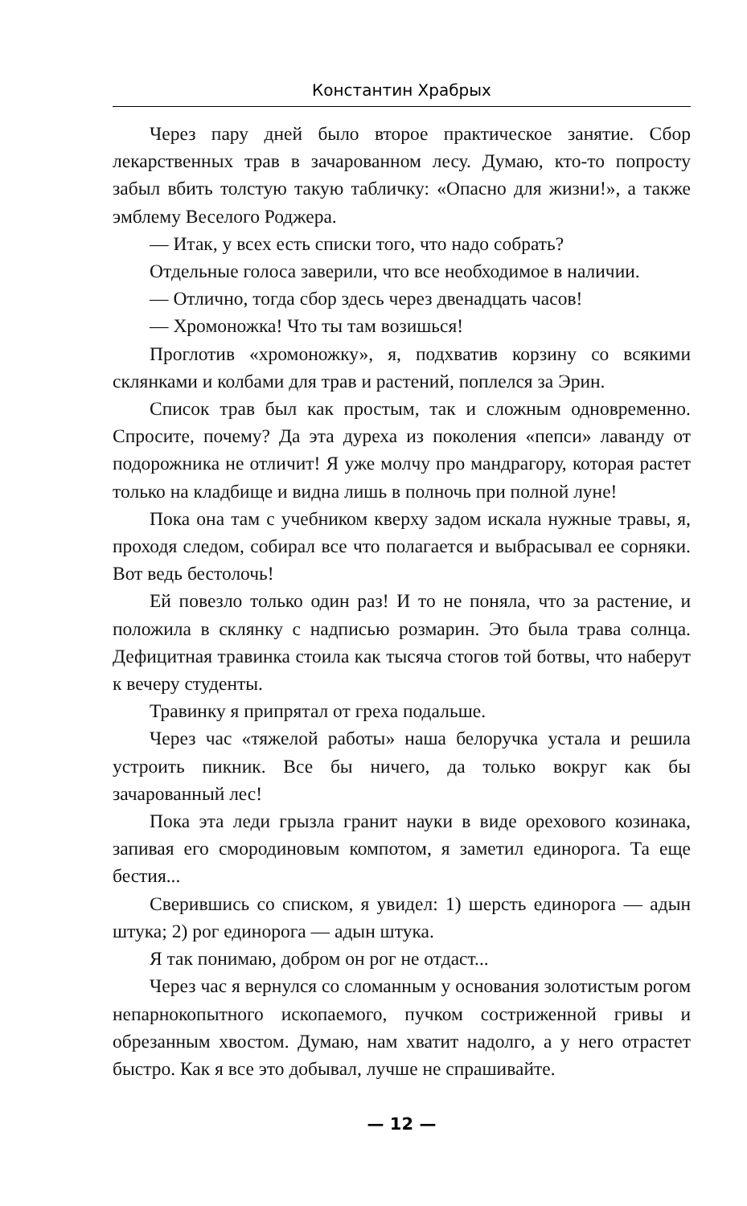Константин Храбрых
Через пару дней было второе практическое занятие. Сбор лекарственных трав в зачарованном лесу. Думаю, кто-то попросту забыл вбить толстую такую табличку: «Опасно для жизни!», а также эмблему Веселого Роджера.
— Итак, у всех есть списки того, что надо собрать?
Отдельные голоса заверили, что все необходимое в наличии.
— Отлично, тогда сбор здесь через двенадцать часов!
— Хромоножка! Что ты там возишься!
Проглотив «хромоножку», я, подхватив корзину со всякими склянками и колбами для трав и растений, поплелся за Эрин.
Список трав был как простым, так и сложным одновременно. Спросите, почему? Да эта дуреха из поколения «пепси» лаванду от подорожника не отличит! Я уже молчу про мандрагору, которая растет только на кладбище и видна лишь в полночь при полной луне!
Пока она там с учебником кверху задом искала нужные травы, я, проходя следом, собирал все что полагается и выбрасывал ее сорняки. Вот ведь бестолочь!
Ей повезло только один раз! И то не поняла, что за растение, и положила в склянку с надписью розмарин. Это была трава солнца. Дефицитная травинка стоила как тысяча стогов той ботвы, что наберут к вечеру студенты.
Травинку я припрятал от греха подальше.
Через час «тяжелой работы» наша белоручка устала и решила устроить пикник. Все бы ничего, да только вокруг как бы зачарованный лес!
Пока эта леди грызла гранит науки в виде орехового козинака, запивая его смородиновым компотом, я заметил единорога. Та еще бестия...
Сверившись со списком, я увидел: 1) шерсть единорога — адын штука; 2) рог единорога — адын штука.
Я так понимаю, добром он рог не отдаст...
Через час я вернулся со сломанным у основания золотистым рогом непарнокопытного ископаемого, пучком состриженной гривы и обрезанным хвостом. Думаю, нам хватит надолго, а у него отрастет быстро. Как я все это добывал, лучше не спрашивайте.
— 12 —